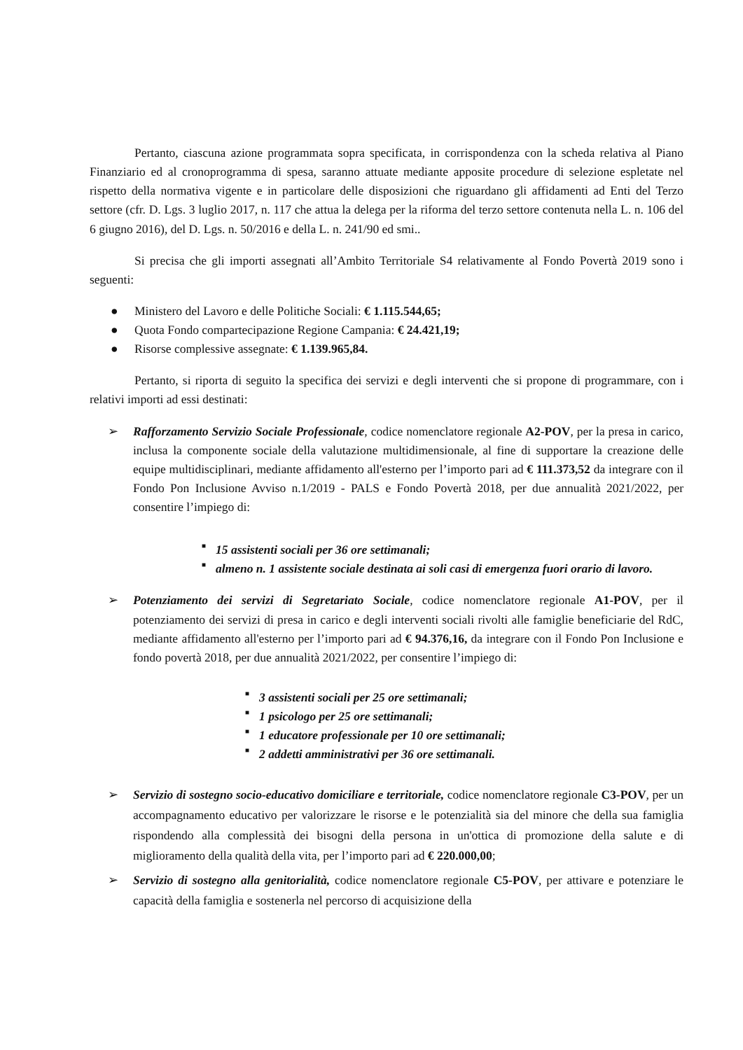Pertanto, ciascuna azione programmata sopra specificata, in corrispondenza con la scheda relativa al Piano Finanziario ed al cronoprogramma di spesa, saranno attuate mediante apposite procedure di selezione espletate nel rispetto della normativa vigente e in particolare delle disposizioni che riguardano gli affidamenti ad Enti del Terzo settore (cfr. D. Lgs. 3 luglio 2017, n. 117 che attua la delega per la riforma del terzo settore contenuta nella L. n. 106 del 6 giugno 2016), del D. Lgs. n. 50/2016 e della L. n. 241/90 ed smi..
Si precisa che gli importi assegnati all’Ambito Territoriale S4 relativamente al Fondo Povertà 2019 sono i seguenti:
● Ministero del Lavoro e delle Politiche Sociali: € 1.115.544,65;
● Quota Fondo compartecipazione Regione Campania: € 24.421,19;
● Risorse complessive assegnate: € 1.139.965,84.
Pertanto, si riporta di seguito la specifica dei servizi e degli interventi che si propone di programmare, con i relativi importi ad essi destinati:
➢ Rafforzamento Servizio Sociale Professionale, codice nomenclatore regionale A2-POV, per la presa in carico, inclusa la componente sociale della valutazione multidimensionale, al fine di supportare la creazione delle equipe multidisciplinari, mediante affidamento all'esterno per l’importo pari ad € 111.373,52 da integrare con il Fondo Pon Inclusione Avviso n.1/2019 - PALS e Fondo Povertà 2018, per due annualità 2021/2022, per consentire l’impiego di:
■ 15 assistenti sociali per 36 ore settimanali;
■ almeno n. 1 assistente sociale destinata ai soli casi di emergenza fuori orario di lavoro.
➢ Potenziamento dei servizi di Segretariato Sociale, codice nomenclatore regionale A1-POV, per il potenziamento dei servizi di presa in carico e degli interventi sociali rivolti alle famiglie beneficiarie del RdC, mediante affidamento all'esterno per l’importo pari ad € 94.376,16, da integrare con il Fondo Pon Inclusione e fondo povertà 2018, per due annualità 2021/2022, per consentire l’impiego di:
■ 3 assistenti sociali per 25 ore settimanali;
■ 1 psicologo per 25 ore settimanali;
■ 1 educatore professionale per 10 ore settimanali;
■ 2 addetti amministrativi per 36 ore settimanali.
➢ Servizio di sostegno socio-educativo domiciliare e territoriale, codice nomenclatore regionale C3-POV, per un accompagnamento educativo per valorizzare le risorse e le potenzialità sia del minore che della sua famiglia rispondendo alla complessità dei bisogni della persona in un'ottica di promozione della salute e di miglioramento della qualità della vita, per l’importo pari ad € 220.000,00;
➢ Servizio di sostegno alla genitorialità, codice nomenclatore regionale C5-POV, per attivare e potenziare le capacità della famiglia e sostenerla nel percorso di acquisizione della